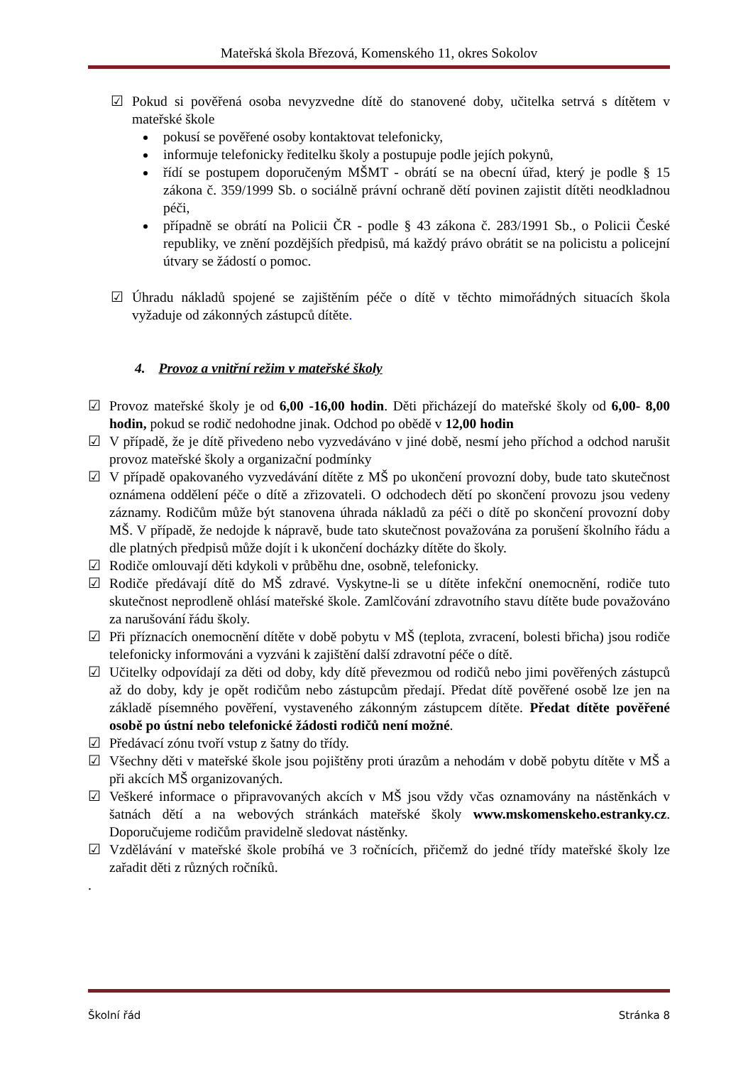Mateřská škola Březová, Komenského 11, okres Sokolov
☑ Pokud si pověřená osoba nevyzvedne dítě do stanovené doby, učitelka setrvá s dítětem v mateřské škole
pokusí se pověřené osoby kontaktovat telefonicky,
informuje telefonicky ředitelku školy a postupuje podle jejích pokynů,
řídí se postupem doporučeným MŠMT - obrátí se na obecní úřad, který je podle § 15 zákona č. 359/1999 Sb. o sociálně právní ochraně dětí povinen zajistit dítěti neodkladnou péči,
případně se obrátí na Policii ČR - podle § 43 zákona č. 283/1991 Sb., o Policii České republiky, ve znění pozdějších předpisů, má každý právo obrátit se na policistu a policejní útvary se žádostí o pomoc.
☑ Úhradu nákladů spojené se zajištěním péče o dítě v těchto mimořádných situacích škola vyžaduje od zákonných zástupců dítěte.
4. Provoz a vnitřní režim v mateřské školy
☑ Provoz mateřské školy je od 6,00 -16,00 hodin. Děti přicházejí do mateřské školy od 6,00- 8,00 hodin, pokud se rodič nedohodne jinak. Odchod po obědě v 12,00 hodin
☑ V případě, že je dítě přivedeno nebo vyzvedáváno v jiné době, nesmí jeho příchod a odchod narušit provoz mateřské školy a organizační podmínky
☑ V případě opakovaného vyzvedávání dítěte z MŠ po ukončení provozní doby, bude tato skutečnost oznámena oddělení péče o dítě a zřizovateli. O odchodech dětí po skončení provozu jsou vedeny záznamy. Rodičům může být stanovena úhrada nákladů za péči o dítě po skončení provozní doby MŠ. V případě, že nedojde k nápravě, bude tato skutečnost považována za porušení školního řádu a dle platných předpisů může dojít i k ukončení docházky dítěte do školy.
☑ Rodiče omlouvají děti kdykoli v průběhu dne, osobně, telefonicky.
☑ Rodiče předávají dítě do MŠ zdravé. Vyskytne-li se u dítěte infekční onemocnění, rodiče tuto skutečnost neprodleně ohlásí mateřské škole. Zamlčování zdravotního stavu dítěte bude považováno za narušování řádu školy.
☑ Při příznacích onemocnění dítěte v době pobytu v MŠ (teplota, zvracení, bolesti břicha) jsou rodiče telefonicky informováni a vyzváni k zajištění další zdravotní péče o dítě.
☑ Učitelky odpovídají za děti od doby, kdy dítě převezmou od rodičů nebo jimi pověřených zástupců až do doby, kdy je opět rodičům nebo zástupcům předají. Předat dítě pověřené osobě lze jen na základě písemného pověření, vystaveného zákonným zástupcem dítěte. Předat dítěte pověřené osobě po ústní nebo telefonické žádosti rodičů není možné.
☑ Předávací zónu tvoří vstup z šatny do třídy.
☑ Všechny děti v mateřské škole jsou pojištěny proti úrazům a nehodám v době pobytu dítěte v MŠ a při akcích MŠ organizovaných.
☑ Veškeré informace o připravovaných akcích v MŠ jsou vždy včas oznamovány na nástěnkách v šatnách dětí a na webových stránkách mateřské školy www.mskomenskeho.estranky.cz. Doporučujeme rodičům pravidelně sledovat nástěnky.
☑ Vzdělávání v mateřské škole probíhá ve 3 ročnících, přičemž do jedné třídy mateřské školy lze zařadit děti z různých ročníků.
.
Školní řád Stránka 8